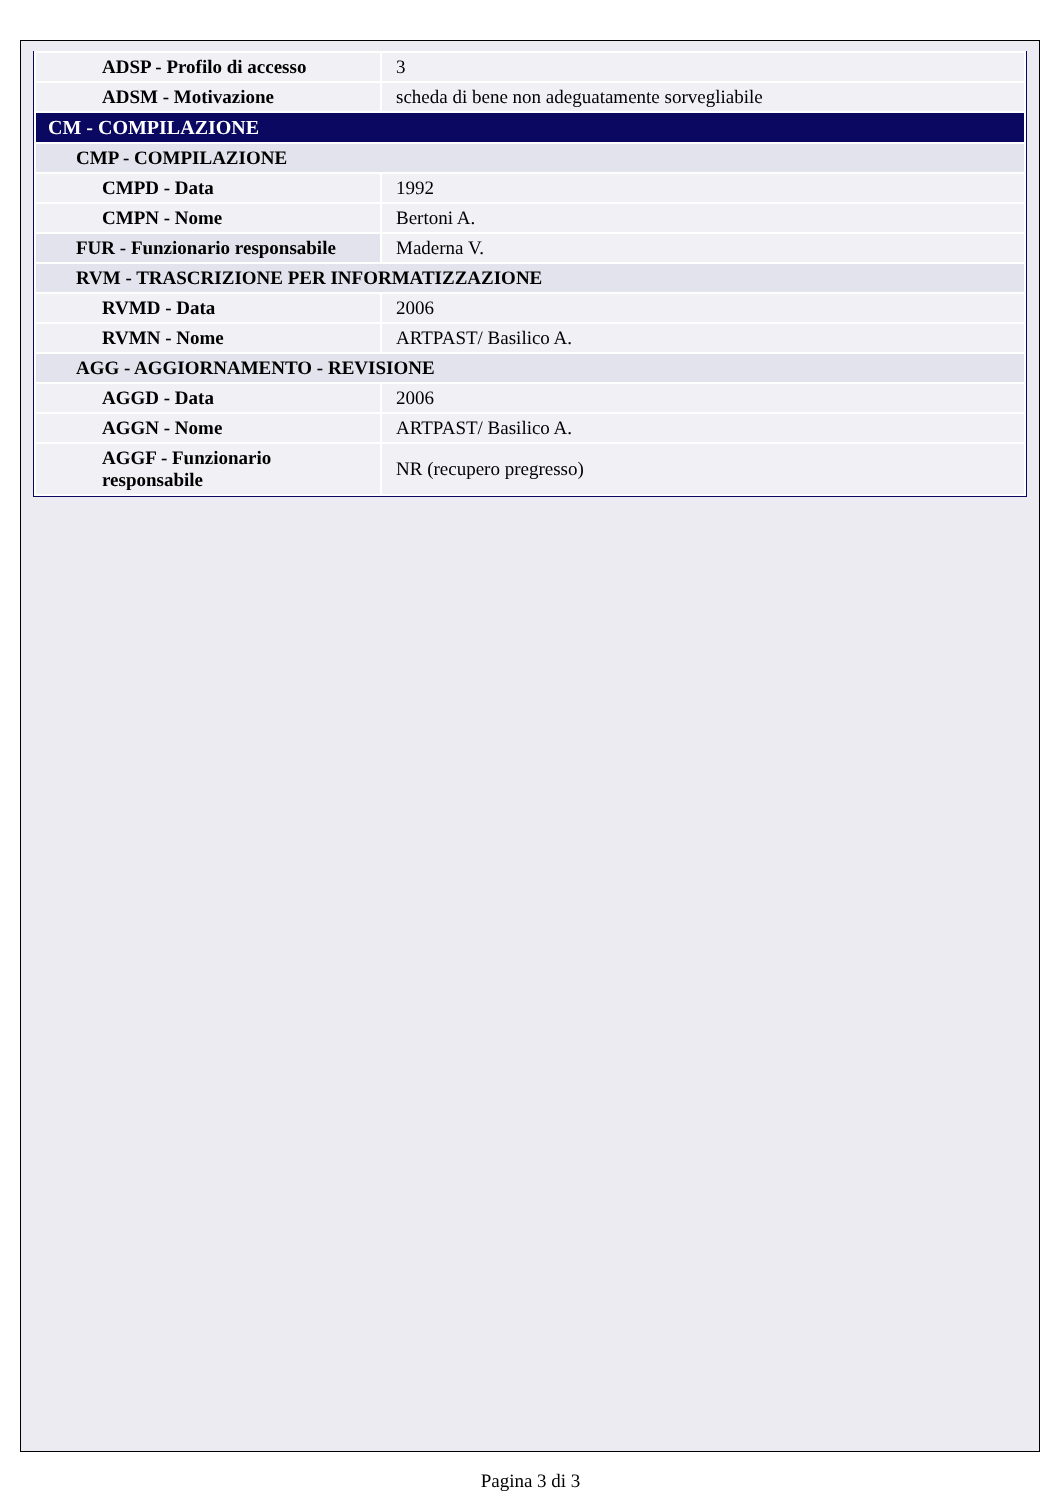| ADSP - Profilo di accesso | 3 |
| ADSM - Motivazione | scheda di bene non adeguatamente sorvegliabile |
| CM - COMPILAZIONE | |
| CMP - COMPILAZIONE | |
| CMPD - Data | 1992 |
| CMPN - Nome | Bertoni A. |
| FUR - Funzionario responsabile | Maderna V. |
| RVM - TRASCRIZIONE PER INFORMATIZZAZIONE | |
| RVMD - Data | 2006 |
| RVMN - Nome | ARTPAST/ Basilico A. |
| AGG - AGGIORNAMENTO - REVISIONE | |
| AGGD - Data | 2006 |
| AGGN - Nome | ARTPAST/ Basilico A. |
| AGGF - Funzionario responsabile | NR (recupero pregresso) |
Pagina 3 di 3